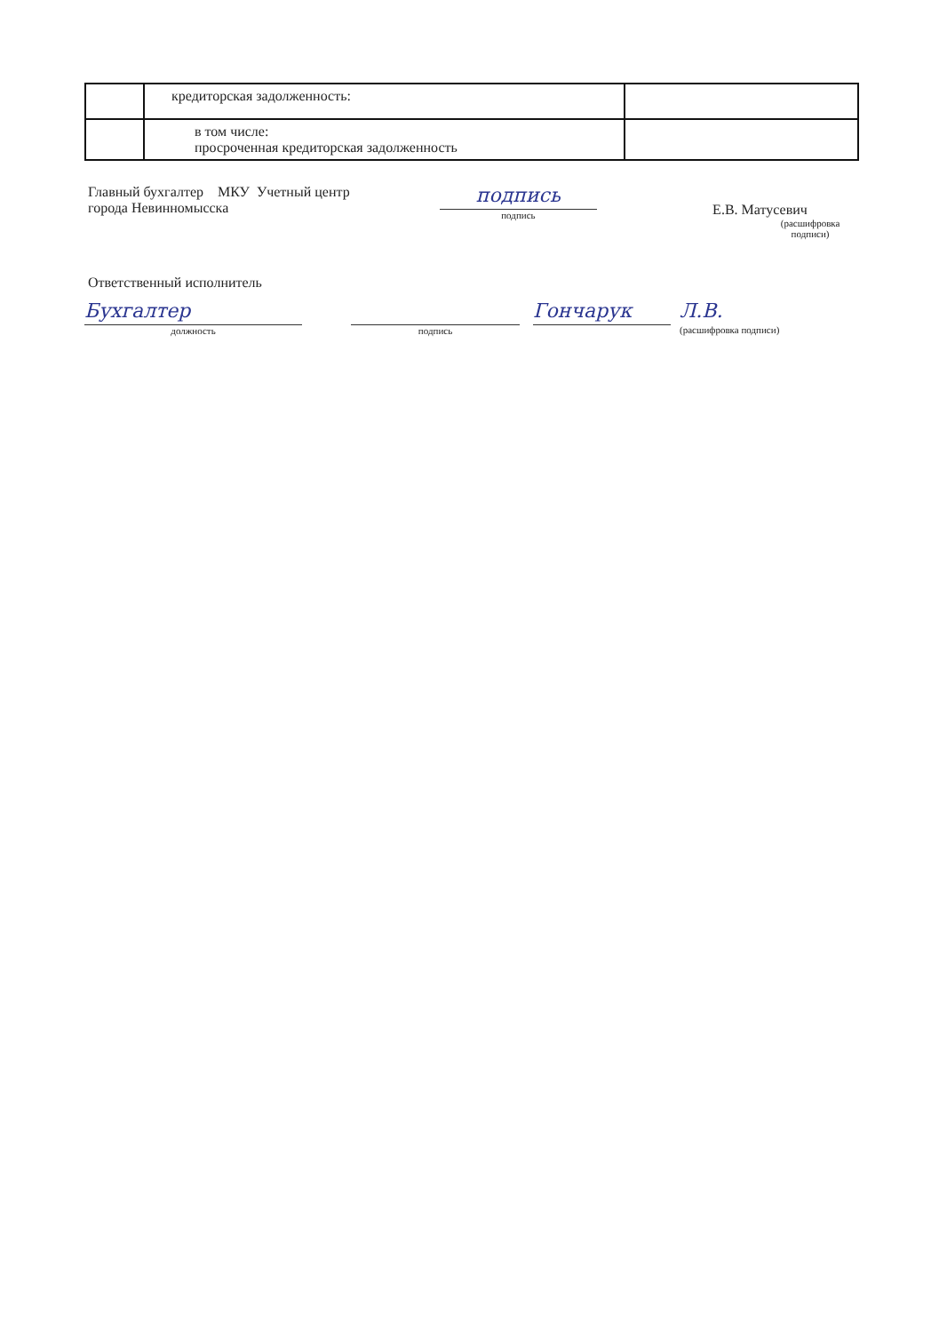| | кредиторская задолженность: | |
| | в том числе: просроченная кредиторская задолженность | |
Главный бухгалтер МКУ Учетный центр
города Невинномысска
подпись
подпись
Е.В. Матусевич
(расшифровка подписи)
Ответственный исполнитель
Бухгалтер
должность
подпись
Гончарук Л.В.
(расшифровка подписи)